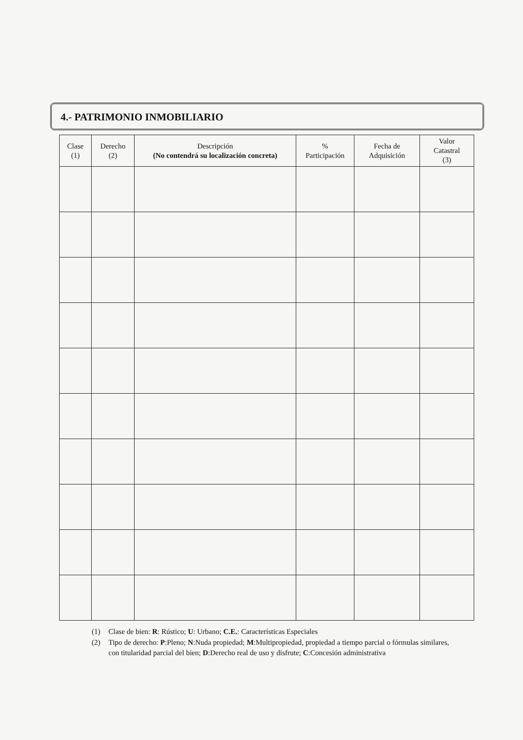4.- PATRIMONIO INMOBILIARIO
| Clase (1) | Derecho (2) | Descripción (No contendrá su localización concreta) | % Participación | Fecha de Adquisición | Valor Catastral (3) |
| --- | --- | --- | --- | --- | --- |
(1) Clase de bien: R: Rústico; U: Urbano; C.E.: Características Especiales
(2) Tipo de derecho: P:Pleno; N:Nuda propiedad; M:Multipropiedad, propiedad a tiempo parcial o fórmulas similares, con titularidad parcial del bien; D:Derecho real de uso y disfrute; C:Concesión administrativa